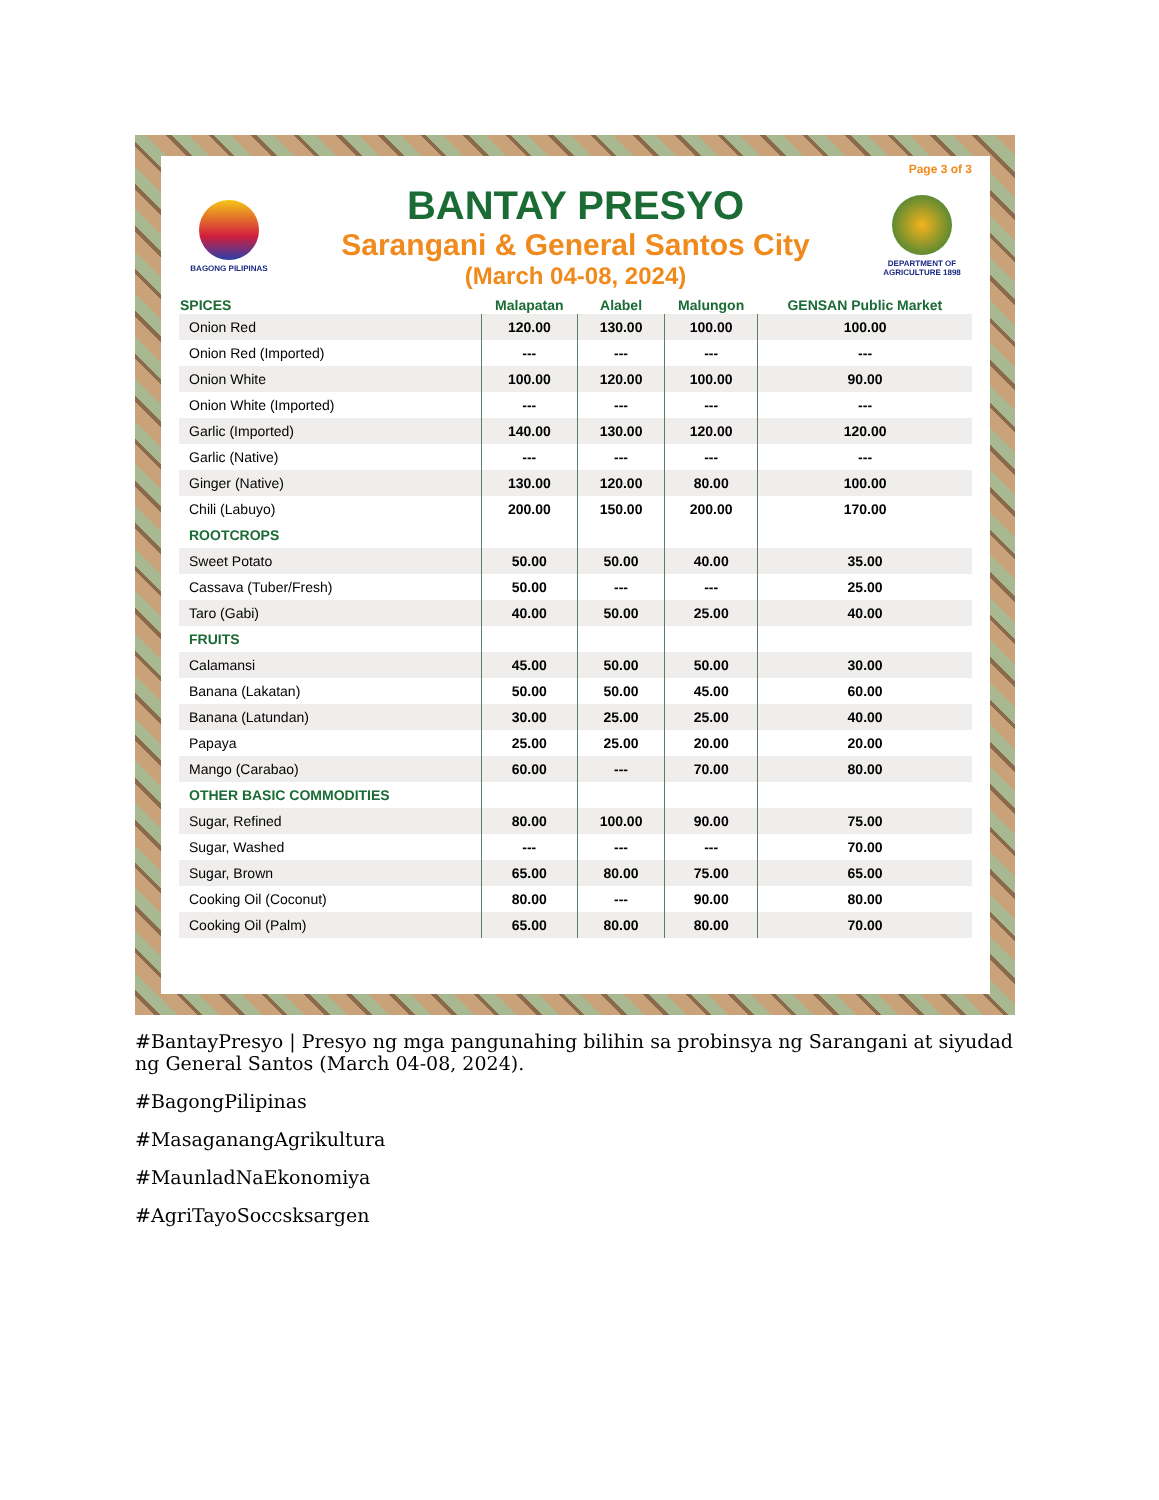Page 3 of 3
BAGONG PILIPINAS
BANTAY PRESYO
Sarangani & General Santos City
(March 04-08, 2024)
DEPARTMENT OF AGRICULTURE 1898
| SPICES | Malapatan | Alabel | Malungon | GENSAN Public Market |
| --- | --- | --- | --- | --- |
| Onion Red | 120.00 | 130.00 | 100.00 | 100.00 |
| Onion Red (Imported) | --- | --- | --- | --- |
| Onion White | 100.00 | 120.00 | 100.00 | 90.00 |
| Onion White (Imported) | --- | --- | --- | --- |
| Garlic (Imported) | 140.00 | 130.00 | 120.00 | 120.00 |
| Garlic (Native) | --- | --- | --- | --- |
| Ginger (Native) | 130.00 | 120.00 | 80.00 | 100.00 |
| Chili (Labuyo) | 200.00 | 150.00 | 200.00 | 170.00 |
| ROOTCROPS | | | | |
| Sweet Potato | 50.00 | 50.00 | 40.00 | 35.00 |
| Cassava (Tuber/Fresh) | 50.00 | --- | --- | 25.00 |
| Taro (Gabi) | 40.00 | 50.00 | 25.00 | 40.00 |
| FRUITS | | | | |
| Calamansi | 45.00 | 50.00 | 50.00 | 30.00 |
| Banana (Lakatan) | 50.00 | 50.00 | 45.00 | 60.00 |
| Banana (Latundan) | 30.00 | 25.00 | 25.00 | 40.00 |
| Papaya | 25.00 | 25.00 | 20.00 | 20.00 |
| Mango (Carabao) | 60.00 | --- | 70.00 | 80.00 |
| OTHER BASIC COMMODITIES | | | | |
| Sugar, Refined | 80.00 | 100.00 | 90.00 | 75.00 |
| Sugar, Washed | --- | --- | --- | 70.00 |
| Sugar, Brown | 65.00 | 80.00 | 75.00 | 65.00 |
| Cooking Oil (Coconut) | 80.00 | --- | 90.00 | 80.00 |
| Cooking Oil (Palm) | 65.00 | 80.00 | 80.00 | 70.00 |
#BantayPresyo | Presyo ng mga pangunahing bilihin sa probinsya ng Sarangani at siyudad ng General Santos (March 04-08, 2024).
#BagongPilipinas
#MasaganangAgrikultura
#MaunladNaEkonomiya
#AgriTayoSoccsksargen